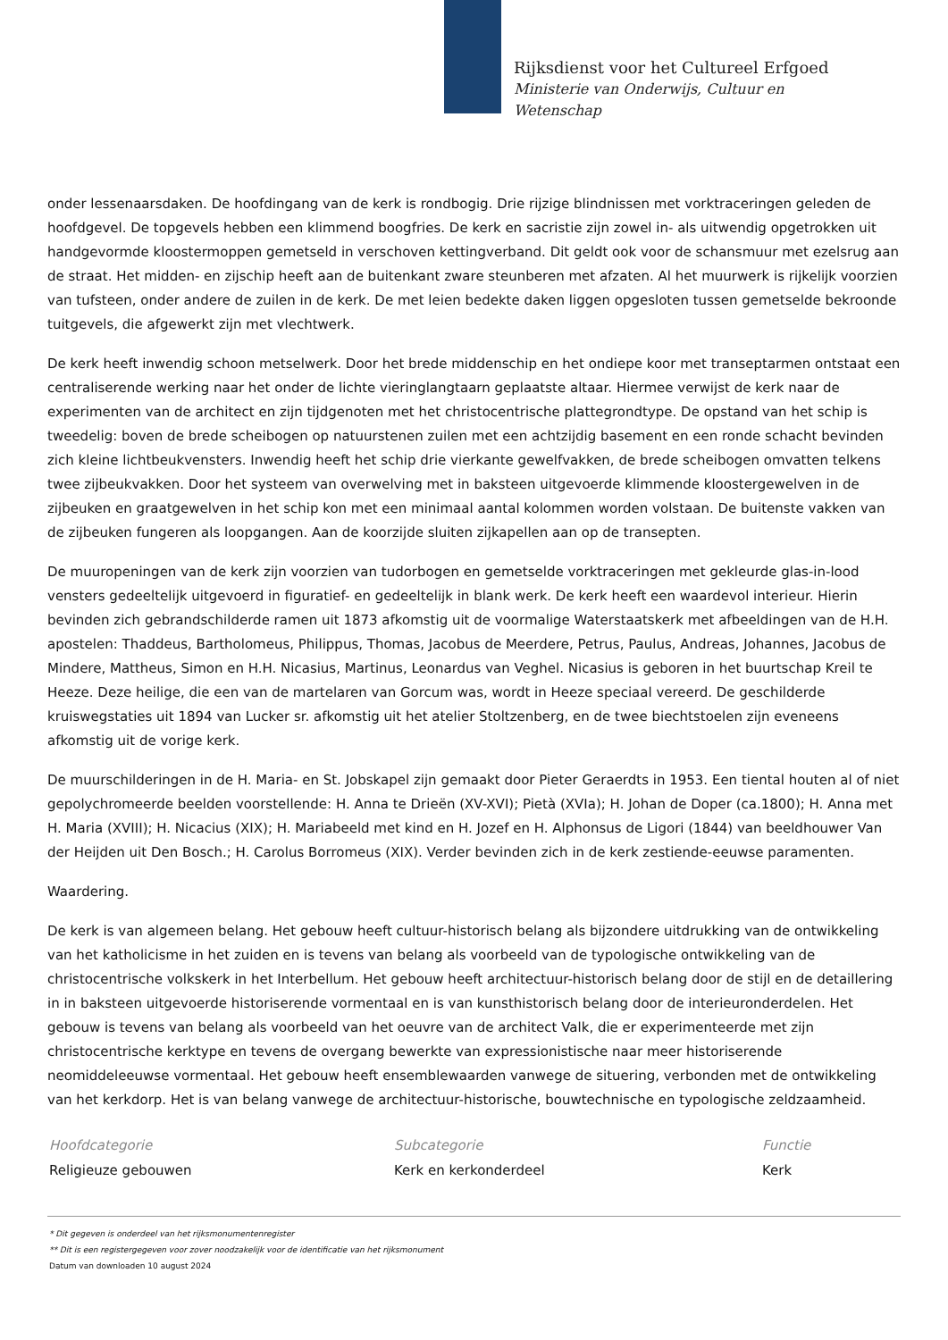Rijksdienst voor het Cultureel Erfgoed
Ministerie van Onderwijs, Cultuur en
Wetenschap
onder lessenaarsdaken. De hoofdingang van de kerk is rondbogig. Drie rijzige blindnissen met vorktraceringen geleden de hoofdgevel. De topgevels hebben een klimmend boogfries. De kerk en sacristie zijn zowel in- als uitwendig opgetrokken uit handgevormde kloostermoppen gemetseld in verschoven kettingverband. Dit geldt ook voor de schansmuur met ezelsrug aan de straat. Het midden- en zijschip heeft aan de buitenkant zware steunberen met afzaten. Al het muurwerk is rijkelijk voorzien van tufsteen, onder andere de zuilen in de kerk. De met leien bedekte daken liggen opgesloten tussen gemetselde bekroonde tuitgevels, die afgewerkt zijn met vlechtwerk.
De kerk heeft inwendig schoon metselwerk. Door het brede middenschip en het ondiepe koor met transeptarmen ontstaat een centraliserende werking naar het onder de lichte vieringlangtaarn geplaatste altaar. Hiermee verwijst de kerk naar de experimenten van de architect en zijn tijdgenoten met het christocentrische plattegrondtype. De opstand van het schip is tweedelig: boven de brede scheibogen op natuurstenen zuilen met een achtzijdig basement en een ronde schacht bevinden zich kleine lichtbeukvensters. Inwendig heeft het schip drie vierkante gewelfvakken, de brede scheibogen omvatten telkens twee zijbeukvakken. Door het systeem van overwelving met in baksteen uitgevoerde klimmende kloostergewelven in de zijbeuken en graatgewelven in het schip kon met een minimaal aantal kolommen worden volstaan. De buitenste vakken van de zijbeuken fungeren als loopgangen. Aan de koorzijde sluiten zijkapellen aan op de transepten.
De muuropeningen van de kerk zijn voorzien van tudorbogen en gemetselde vorktraceringen met gekleurde glas-in-lood vensters gedeeltelijk uitgevoerd in figuratief- en gedeeltelijk in blank werk. De kerk heeft een waardevol interieur. Hierin bevinden zich gebrandschilderde ramen uit 1873 afkomstig uit de voormalige Waterstaatskerk met afbeeldingen van de H.H. apostelen: Thaddeus, Bartholomeus, Philippus, Thomas, Jacobus de Meerdere, Petrus, Paulus, Andreas, Johannes, Jacobus de Mindere, Mattheus, Simon en H.H. Nicasius, Martinus, Leonardus van Veghel. Nicasius is geboren in het buurtschap Kreil te Heeze. Deze heilige, die een van de martelaren van Gorcum was, wordt in Heeze speciaal vereerd. De geschilderde kruiswegstaties uit 1894 van Lucker sr. afkomstig uit het atelier Stoltzenberg, en de twee biechtstoelen zijn eveneens afkomstig uit de vorige kerk.
De muurschilderingen in de H. Maria- en St. Jobskapel zijn gemaakt door Pieter Geraerdts in 1953. Een tiental houten al of niet gepolychromeerde beelden voorstellende: H. Anna te Drieën (XV-XVI); Pietà (XVIa); H. Johan de Doper (ca.1800); H. Anna met H. Maria (XVIII); H. Nicacius (XIX); H. Mariabeeld met kind en H. Jozef en H. Alphonsus de Ligori (1844) van beeldhouwer Van der Heijden uit Den Bosch.; H. Carolus Borromeus (XIX). Verder bevinden zich in de kerk zestiende-eeuwse paramenten.
Waardering.
De kerk is van algemeen belang. Het gebouw heeft cultuur-historisch belang als bijzondere uitdrukking van de ontwikkeling van het katholicisme in het zuiden en is tevens van belang als voorbeeld van de typologische ontwikkeling van de christocentrische volkskerk in het Interbellum. Het gebouw heeft architectuur-historisch belang door de stijl en de detaillering in in baksteen uitgevoerde historiserende vormentaal en is van kunsthistorisch belang door de interieuronderdelen. Het gebouw is tevens van belang als voorbeeld van het oeuvre van de architect Valk, die er experimenteerde met zijn christocentrische kerktype en tevens de overgang bewerkte van expressionistische naar meer historiserende neomiddeleeuwse vormentaal. Het gebouw heeft ensemblewaarden vanwege de situering, verbonden met de ontwikkeling van het kerkdorp. Het is van belang vanwege de architectuur-historische, bouwtechnische en typologische zeldzaamheid.
Hoofdcategorie
Religieuze gebouwen
Subcategorie
Kerk en kerkonderdeel
Functie
Kerk
* Dit gegeven is onderdeel van het rijksmonumentenregister
** Dit is een registergegeven voor zover noodzakelijk voor de identificatie van het rijksmonument
Datum van downloaden 10 august 2024